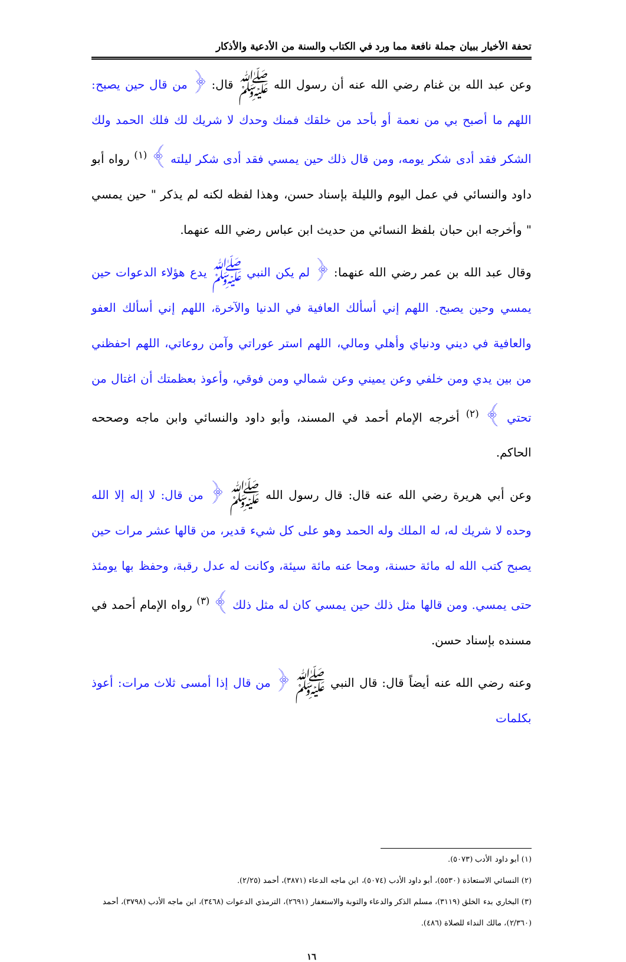تحفة الأخيار ببيان جملة نافعة مما ورد في الكتاب والسنة من الأدعية والأذكار
وعن عبد الله بن غنام رضي الله عنه أن رسول الله ﷺ قال: ﴿ من قال حين يصبح: اللهم ما أصبح بي من نعمة أو بأحد من خلقك فمنك وحدك لا شريك لك فلك الحمد ولك الشكر فقد أدى شكر يومه، ومن قال ذلك حين يمسي فقد أدى شكر ليلته ﴾ <sup>(١)</sup> رواه أبو داود والنسائي في عمل اليوم والليلة بإسناد حسن، وهذا لفظه لكنه لم يذكر " حين يمسي " وأخرجه ابن حبان بلفظ النسائي من حديث ابن عباس رضي الله عنهما.
وقال عبد الله بن عمر رضي الله عنهما: ﴿ لم يكن النبي ﷺ يدع هؤلاء الدعوات حين يمسي وحين يصبح. اللهم إني أسألك العافية في الدنيا والآخرة، اللهم إني أسألك العفو والعافية في ديني ودنياي وأهلي ومالي، اللهم استر عوراتي وآمن روعاتي، اللهم احفظني من بين يدي ومن خلفي وعن يميني وعن شمالي ومن فوقي، وأعوذ بعظمتك أن اغتال من تحتي ﴾ <sup>(٢)</sup> أخرجه الإمام أحمد في المسند، وأبو داود والنسائي وابن ماجه وصححه الحاكم.
وعن أبي هريرة رضي الله عنه قال: قال رسول الله ﷺ ﴿ من قال: لا إله إلا الله وحده لا شريك له، له الملك وله الحمد وهو على كل شيء قدير، من قالها عشر مرات حين يصبح كتب الله له مائة حسنة، ومحا عنه مائة سيئة، وكانت له عدل رقبة، وحفظ بها يومئذ حتى يمسي. ومن قالها مثل ذلك حين يمسي كان له مثل ذلك ﴾ <sup>(٣)</sup> رواه الإمام أحمد في مسنده بإسناد حسن.
وعنه رضي الله عنه أيضاً قال: قال النبي ﷺ ﴿ من قال إذا أمسى ثلاث مرات: أعوذ بكلمات
(١) أبو داود الأدب (٥٠٧٣).
(٢) النسائي الاستعاذة (٥٥٣٠)، أبو داود الأدب (٥٠٧٤)، ابن ماجه الدعاء (٣٨٧١)، أحمد (٢/٢٥).
(٣) البخاري بدء الخلق (٣١١٩)، مسلم الذكر والدعاء والتوبة والاستغفار (٢٦٩١)، الترمذي الدعوات (٣٤٦٨)، ابن ماجه الأدب (٣٧٩٨)، أحمد (٢/٣٦٠)، مالك النداء للصلاة (٤٨٦).
١٦